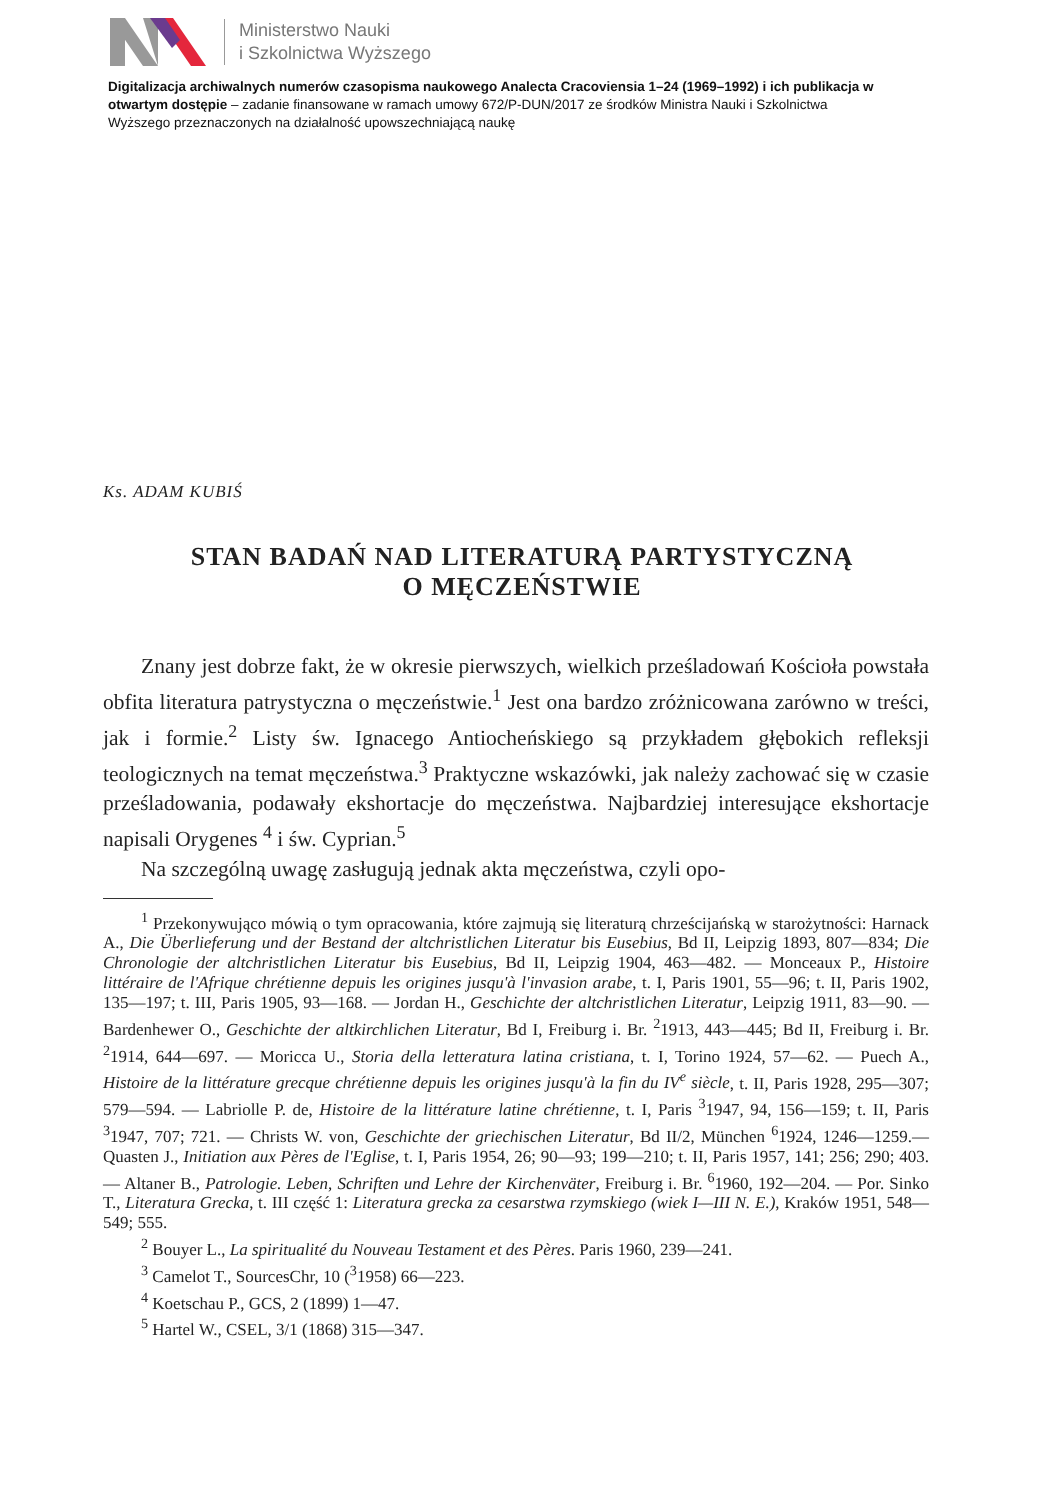Ministerstwo Nauki
i Szkolnictwa Wyższego
Digitalizacja archiwalnych numerów czasopisma naukowego Analecta Cracoviensia 1–24 (1969–1992) i ich publikacja w otwartym dostępie – zadanie finansowane w ramach umowy 672/P-DUN/2017 ze środków Ministra Nauki i Szkolnictwa Wyższego przeznaczonych na działalność upowszechniającą naukę
Ks. ADAM KUBIŚ
STAN BADAŃ NAD LITERATURĄ PARTYSTYCZNĄ
O MĘCZEŃSTWIE
Znany jest dobrze fakt, że w okresie pierwszych, wielkich prześladowań Kościoła powstała obfita literatura patrystyczna o męczeństwie.<sup>1</sup> Jest ona bardzo zróżnicowana zarówno w treści, jak i formie.<sup>2</sup> Listy św. Ignacego Antiocheńskiego są przykładem głębokich refleksji teologicznych na temat męczeństwa.<sup>3</sup> Praktyczne wskazówki, jak należy zachować się w czasie prześladowania, podawały ekshortacje do męczeństwa. Najbardziej interesujące ekshortacje napisali Orygenes <sup>4</sup> i św. Cyprian.<sup>5</sup>
Na szczególną uwagę zasługują jednak akta męczeństwa, czyli opo-
<sup>1</sup> Przekonywująco mówią o tym opracowania, które zajmują się literaturą chrześcijańską w starożytności: Harnack A., Die Überlieferung und der Bestand der altchristlichen Literatur bis Eusebius, Bd II, Leipzig 1893, 807—834; Die Chronologie der altchristlichen Literatur bis Eusebius, Bd II, Leipzig 1904, 463—482. — Monceaux P., Histoire littéraire de l'Afrique chrétienne depuis les origines jusqu'à l'invasion arabe, t. I, Paris 1901, 55—96; t. II, Paris 1902, 135—197; t. III, Paris 1905, 93—168. — Jordan H., Geschichte der altchristlichen Literatur, Leipzig 1911, 83—90. — Bardenhewer O., Geschichte der altkirchlichen Literatur, Bd I, Freiburg i. Br. <sup>2</sup>1913, 443—445; Bd II, Freiburg i. Br. <sup>2</sup>1914, 644—697. — Moricca U., Storia della letteratura latina cristiana, t. I, Torino 1924, 57—62. — Puech A., Histoire de la littérature grecque chrétienne depuis les origines jusqu'à la fin du IV<sup>e</sup> siècle, t. II, Paris 1928, 295—307; 579—594. — Labriolle P. de, Histoire de la littérature latine chrétienne, t. I, Paris <sup>3</sup>1947, 94, 156—159; t. II, Paris <sup>3</sup>1947, 707; 721. — Christs W. von, Geschichte der griechischen Literatur, Bd II/2, München <sup>6</sup>1924, 1246—1259.— Quasten J., Initiation aux Pères de l'Eglise, t. I, Paris 1954, 26; 90—93; 199—210; t. II, Paris 1957, 141; 256; 290; 403. — Altaner B., Patrologie. Leben, Schriften und Lehre der Kirchenväter, Freiburg i. Br. <sup>6</sup>1960, 192—204. — Por. Sinko T., Literatura Grecka, t. III część 1: Literatura grecka za cesarstwa rzymskiego (wiek I—III N. E.), Kraków 1951, 548—549; 555.
<sup>2</sup> Bouyer L., La spiritualité du Nouveau Testament et des Pères. Paris 1960, 239—241.
<sup>3</sup> Camelot T., SourcesChr, 10 (<sup>3</sup>1958) 66—223.
<sup>4</sup> Koetschau P., GCS, 2 (1899) 1—47.
<sup>5</sup> Hartel W., CSEL, 3/1 (1868) 315—347.